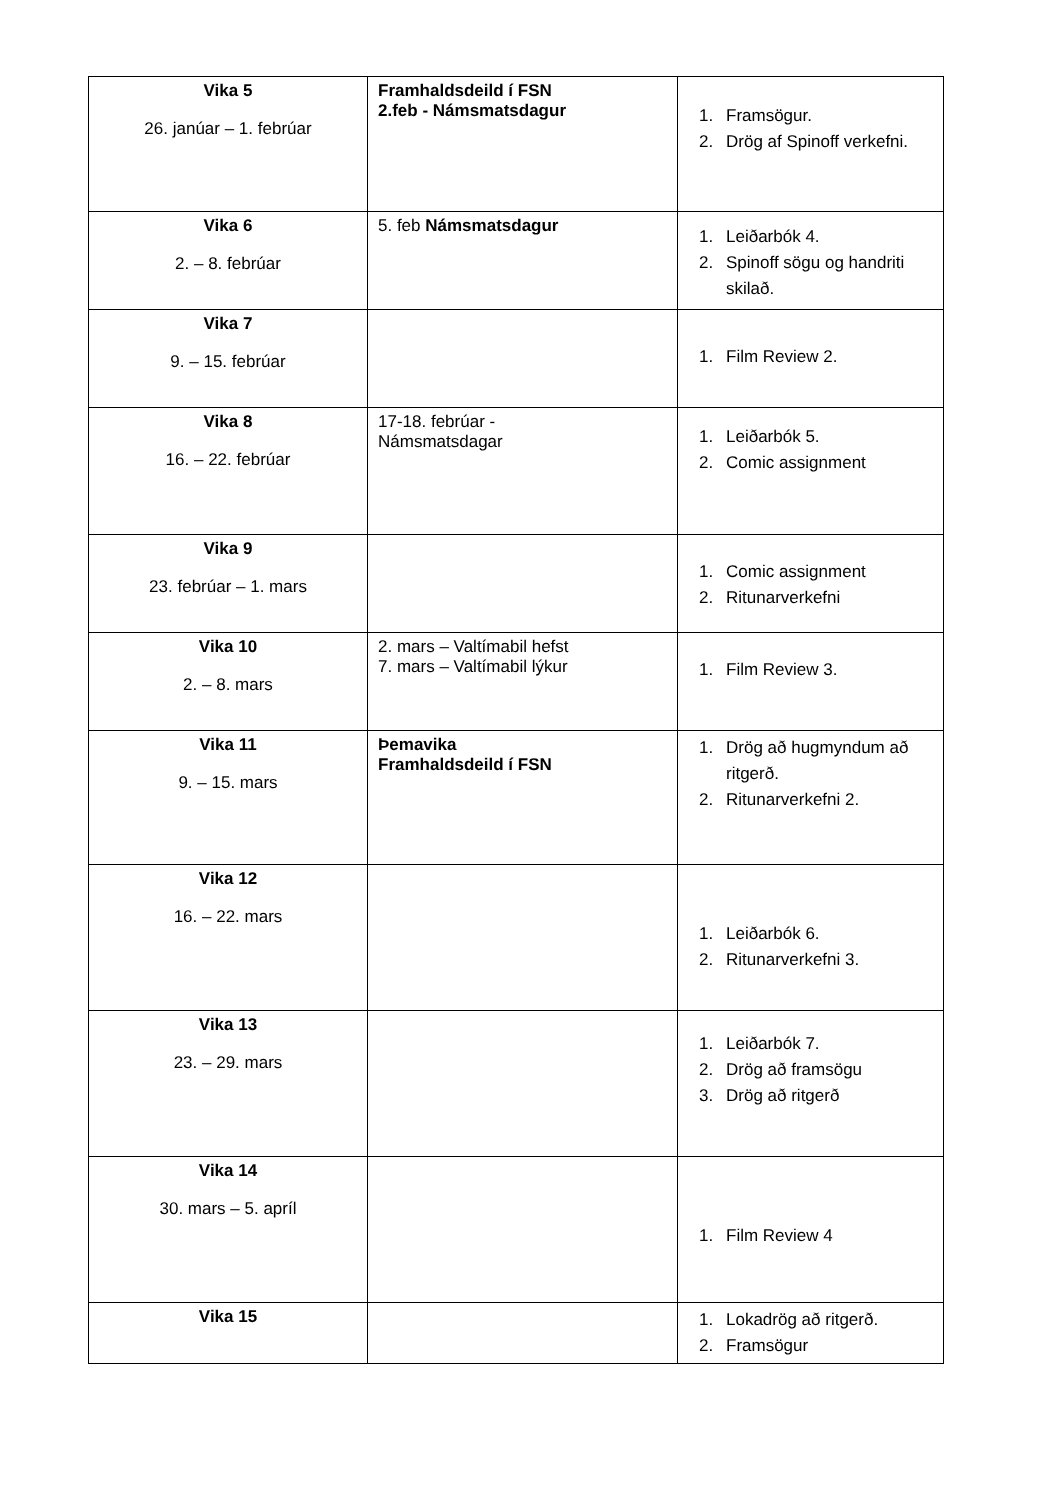| Vika 5 26. janúar – 1. febrúar | Framhaldsdeild í FSN 2.feb - Námsmatsdagur | 1. Framsögur. 2. Drög af Spinoff verkefni. |
| Vika 6 2. – 8. febrúar | 5. feb Námsmatsdagur | 1. Leiðarbók 4. 2. Spinoff sögu og handriti skilað. |
| Vika 7 9. – 15. febrúar | | 1. Film Review 2. |
| Vika 8 16. – 22. febrúar | 17-18. febrúar - Námsmatsdagar | 1. Leiðarbók 5. 2. Comic assignment |
| Vika 9 23. febrúar – 1. mars | | 1. Comic assignment 2. Ritunarverkefni |
| Vika 10 2. – 8. mars | 2. mars – Valtímabil hefst 7. mars – Valtímabil lýkur | 1. Film Review 3. |
| Vika 11 9. – 15. mars | Þemavika Framhaldsdeild í FSN | 1. Drög að hugmyndum að ritgerð. 2. Ritunarverkefni 2. |
| Vika 12 16. – 22. mars | | 1. Leiðarbók 6. 2. Ritunarverkefni 3. |
| Vika 13 23. – 29. mars | | 1. Leiðarbók 7. 2. Drög að framsögu 3. Drög að ritgerð |
| Vika 14 30. mars – 5. apríl | | 1. Film Review 4 |
| Vika 15 | | 1. Lokadrög að ritgerð. 2. Framsögur |